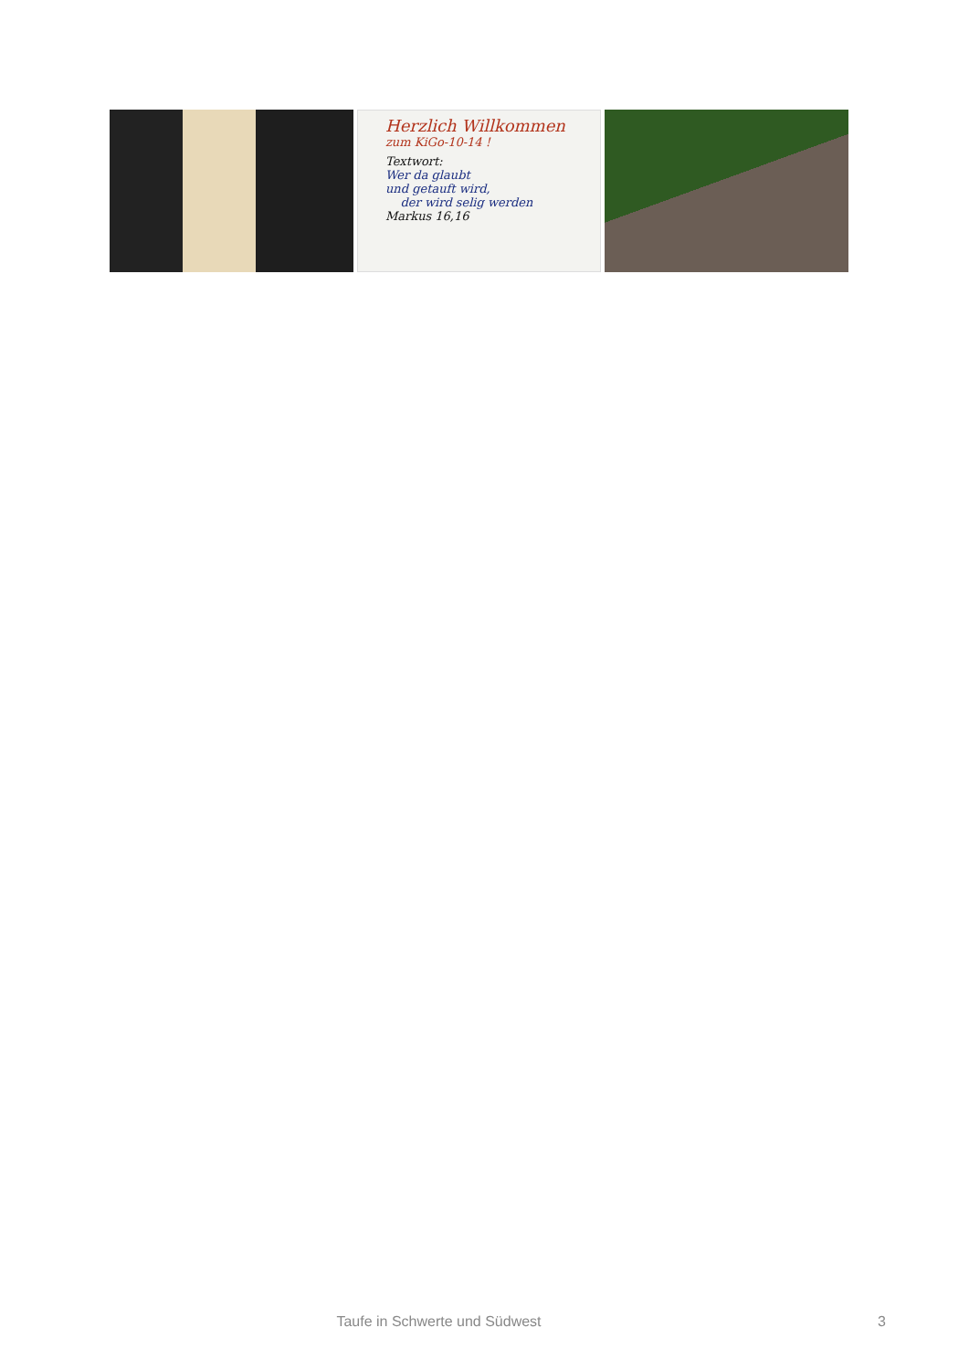Herzlich Willkommen
zum KiGo-10-14 !
Textwort:
Wer da glaubt
und getauft wird,
der wird selig werden
Markus 16,16
Taufe in Schwerte und Südwest 3